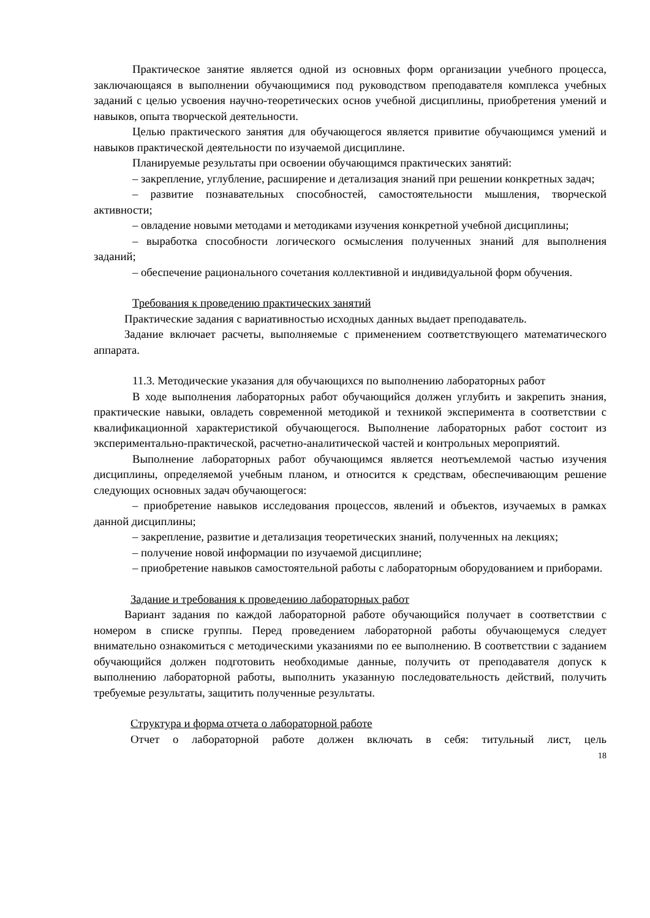Практическое занятие является одной из основных форм организации учебного процесса, заключающаяся в выполнении обучающимися под руководством преподавателя комплекса учебных заданий с целью усвоения научно-теоретических основ учебной дисциплины, приобретения умений и навыков, опыта творческой деятельности.
Целью практического занятия для обучающегося является привитие обучающимся умений и навыков практической деятельности по изучаемой дисциплине.
Планируемые результаты при освоении обучающимся практических занятий:
– закрепление, углубление, расширение и детализация знаний при решении конкретных задач;
– развитие познавательных способностей, самостоятельности мышления, творческой активности;
– овладение новыми методами и методиками изучения конкретной учебной дисциплины;
– выработка способности логического осмысления полученных знаний для выполнения заданий;
– обеспечение рационального сочетания коллективной и индивидуальной форм обучения.
Требования к проведению практических занятий
Практические задания с вариативностью исходных данных выдает преподаватель.
Задание включает расчеты, выполняемые с применением соответствующего математического аппарата.
11.3. Методические указания для обучающихся по выполнению лабораторных работ
В ходе выполнения лабораторных работ обучающийся должен углубить и закрепить знания, практические навыки, овладеть современной методикой и техникой эксперимента в соответствии с квалификационной характеристикой обучающегося. Выполнение лабораторных работ состоит из экспериментально-практической, расчетно-аналитической частей и контрольных мероприятий.
Выполнение лабораторных работ обучающимся является неотъемлемой частью изучения дисциплины, определяемой учебным планом, и относится к средствам, обеспечивающим решение следующих основных задач обучающегося:
– приобретение навыков исследования процессов, явлений и объектов, изучаемых в рамках данной дисциплины;
– закрепление, развитие и детализация теоретических знаний, полученных на лекциях;
– получение новой информации по изучаемой дисциплине;
– приобретение навыков самостоятельной работы с лабораторным оборудованием и приборами.
Задание и требования к проведению лабораторных работ
Вариант задания по каждой лабораторной работе обучающийся получает в соответствии с номером в списке группы. Перед проведением лабораторной работы обучающемуся следует внимательно ознакомиться с методическими указаниями по ее выполнению. В соответствии с заданием обучающийся должен подготовить необходимые данные, получить от преподавателя допуск к выполнению лабораторной работы, выполнить указанную последовательность действий, получить требуемые результаты, защитить полученные результаты.
Структура и форма отчета о лабораторной работе
Отчет о лабораторной работе должен включать в себя: титульный лист, цель
18